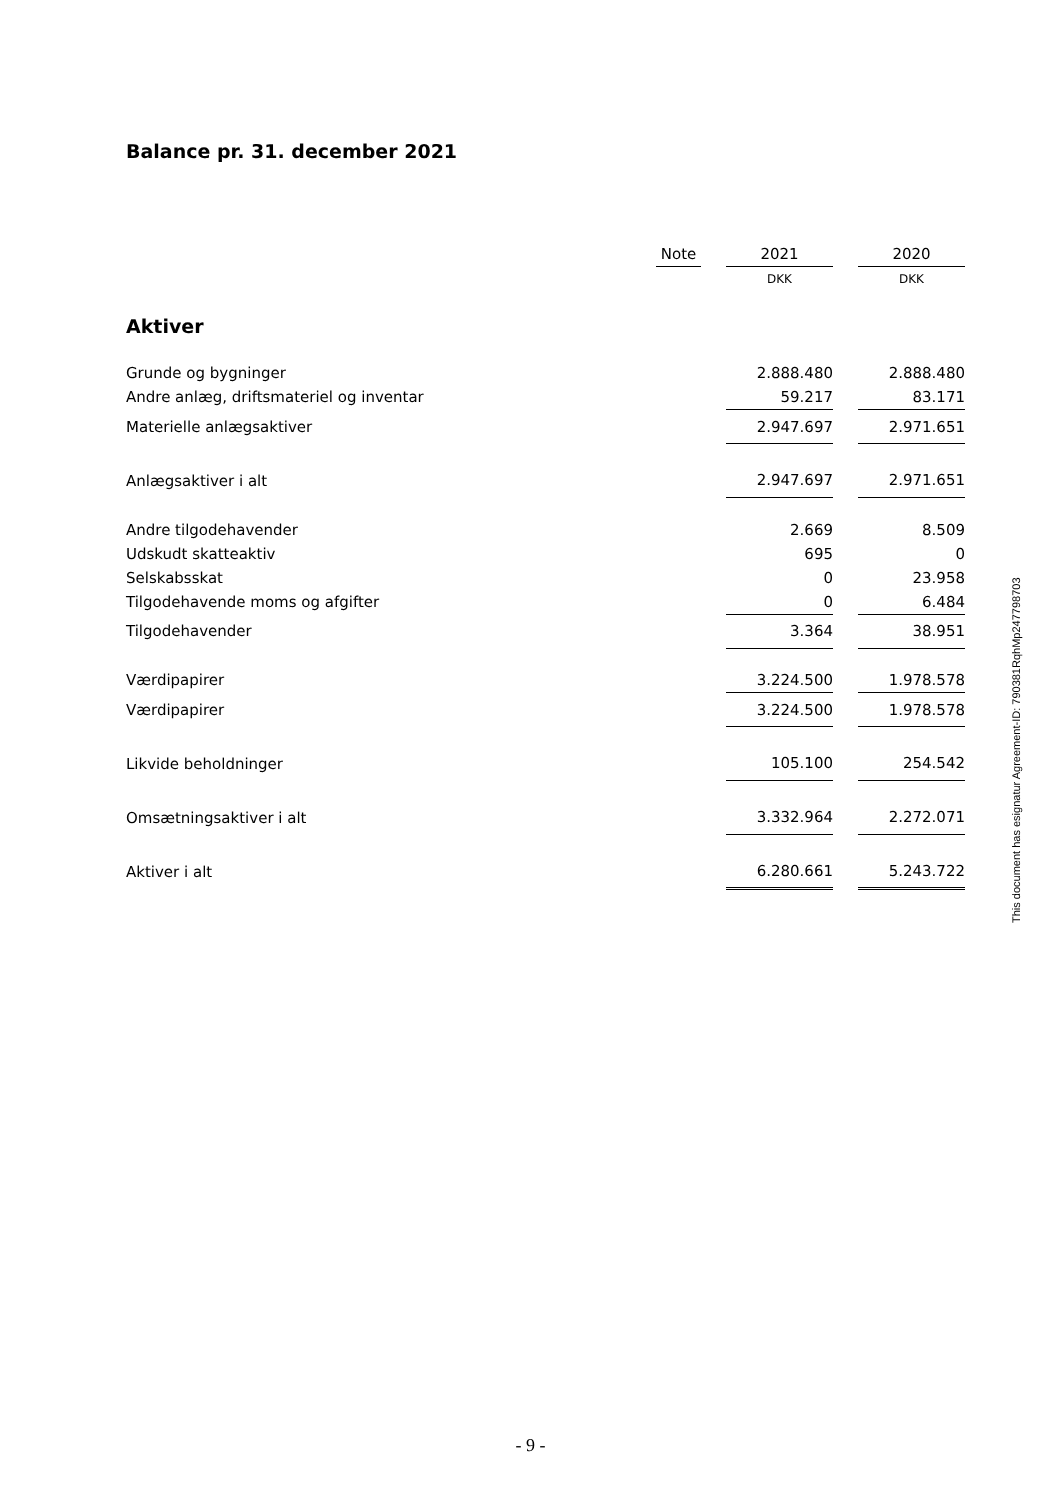Balance pr. 31. december 2021
| | Note | | 2021 | | 2020 |
| | | | DKK | | DKK |
| Aktiver | | | | | |
| Grunde og bygninger | | | 2.888.480 | | 2.888.480 |
| Andre anlæg, driftsmateriel og inventar | | | 59.217 | | 83.171 |
| Materielle anlægsaktiver | | | 2.947.697 | | 2.971.651 |
| Anlægsaktiver i alt | | | 2.947.697 | | 2.971.651 |
| Andre tilgodehavender | | | 2.669 | | 8.509 |
| Udskudt skatteaktiv | | | 695 | | 0 |
| Selskabsskat | | | 0 | | 23.958 |
| Tilgodehavende moms og afgifter | | | 0 | | 6.484 |
| Tilgodehavender | | | 3.364 | | 38.951 |
| Værdipapirer | | | 3.224.500 | | 1.978.578 |
| Værdipapirer | | | 3.224.500 | | 1.978.578 |
| Likvide beholdninger | | | 105.100 | | 254.542 |
| Omsætningsaktiver i alt | | | 3.332.964 | | 2.272.071 |
| Aktiver i alt | | | 6.280.661 | | 5.243.722 |
This document has esignatur Agreement-ID: 790381RqhMp247798703
- 9 -